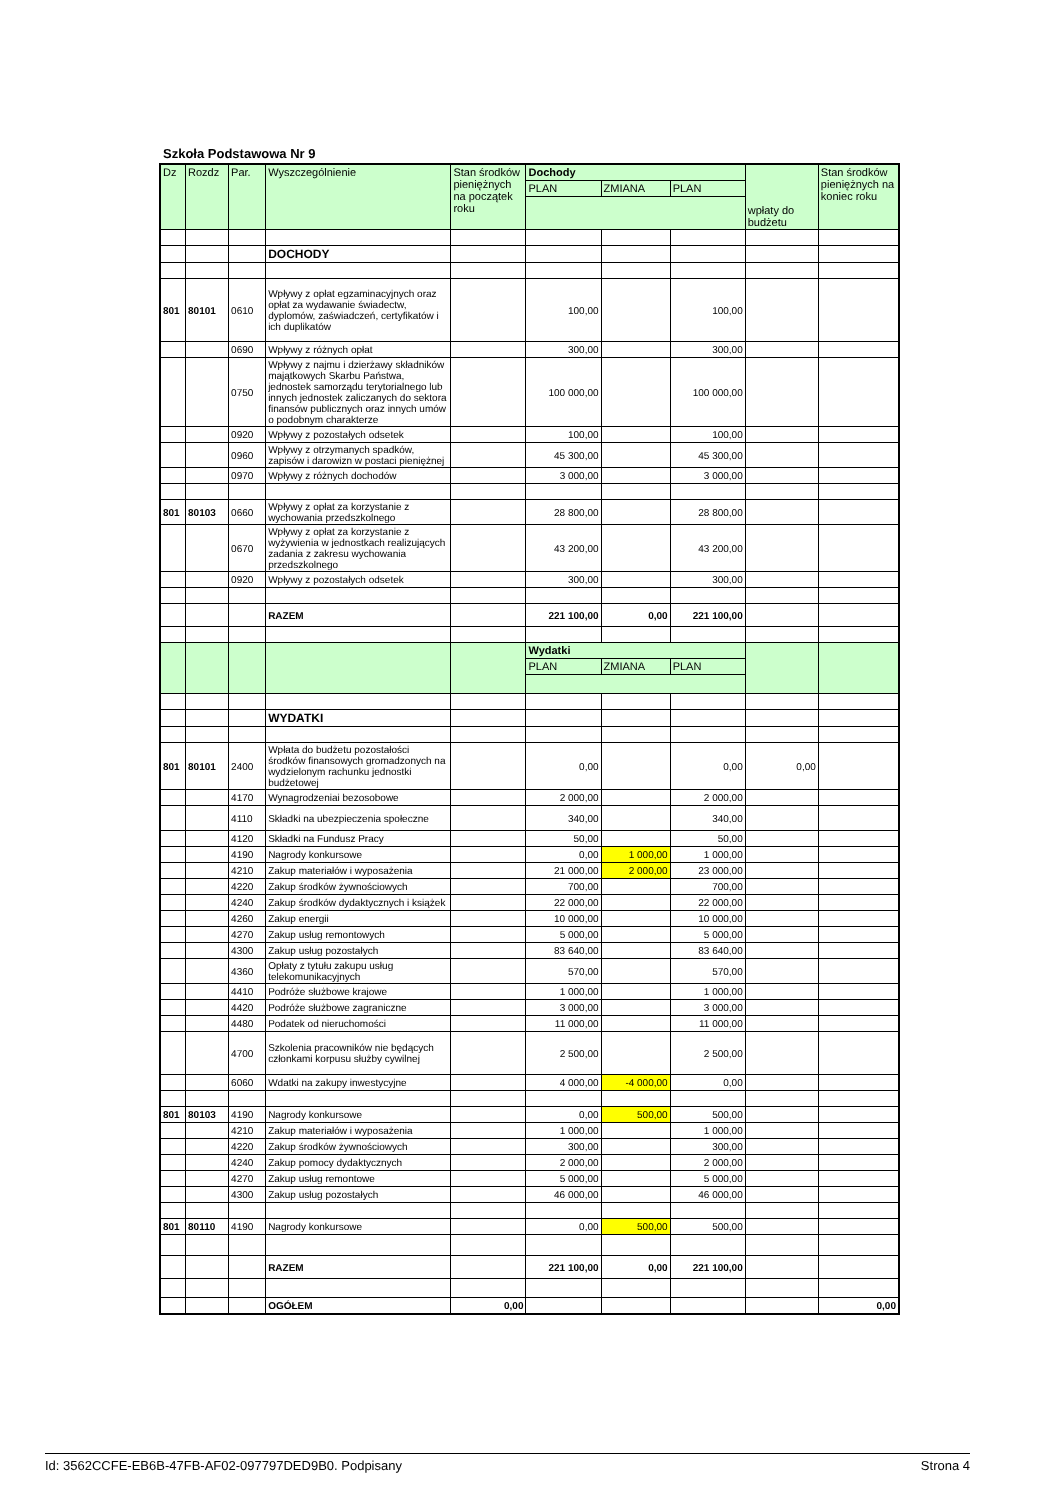Szkoła Podstawowa Nr 9
| Dz | Rozdz | Par. | Wyszczególnienie | Stan środków pieniężnych na początek roku | Dochody | | | wpłaty do budżetu | Stan środków pieniężnych na koniec roku |
| --- | --- | --- | --- | --- | --- | --- | --- | --- | --- |
| | | | | | PLAN | ZMIANA | PLAN | | |
| | | | DOCHODY | | | | | | |
| 801 | 80101 | 0610 | Wpływy z opłat egzaminacyjnych oraz opłat za wydawanie świadectw, dyplomów, zaświadczeń, certyfikatów i ich duplikatów | | 100,00 | | 100,00 | | |
| | | 0690 | Wpływy z różnych opłat | | 300,00 | | 300,00 | | |
| | | 0750 | Wpływy z najmu i dzierżawy składników majątkowych Skarbu Państwa, jednostek samorządu terytorialnego lub innych jednostek zaliczanych do sektora finansów publicznych oraz innych umów o podobnym charakterze | | 100 000,00 | | 100 000,00 | | |
| | | 0920 | Wpływy z pozostałych odsetek | | 100,00 | | 100,00 | | |
| | | 0960 | Wpływy z otrzymanych spadków, zapisów i darowizn w postaci pieniężnej | | 45 300,00 | | 45 300,00 | | |
| | | 0970 | Wpływy z różnych dochodów | | 3 000,00 | | 3 000,00 | | |
| 801 | 80103 | 0660 | Wpływy z opłat za korzystanie z wychowania przedszkolnego | | 28 800,00 | | 28 800,00 | | |
| | | 0670 | Wpływy z opłat za korzystanie z wyżywienia w jednostkach realizujących zadania z zakresu wychowania przedszkolnego | | 43 200,00 | | 43 200,00 | | |
| | | 0920 | Wpływy z pozostałych odsetek | | 300,00 | | 300,00 | | |
| | | | RAZEM | | 221 100,00 | 0,00 | 221 100,00 | | |
| | | | | | Wydatki | | | | |
| | | | | | PLAN | ZMIANA | PLAN | | |
| | | | WYDATKI | | | | | | |
| 801 | 80101 | 2400 | Wpłata do budżetu pozostałości środków finansowych gromadzonych na wydzielonym rachunku jednostki budżetowej | | 0,00 | | 0,00 | 0,00 | |
| | | 4170 | Wynagrodzeniai bezosobowe | | 2 000,00 | | 2 000,00 | | |
| | | 4110 | Składki na ubezpieczenia społeczne | | 340,00 | | 340,00 | | |
| | | 4120 | Składki na Fundusz Pracy | | 50,00 | | 50,00 | | |
| | | 4190 | Nagrody konkursowe | | 0,00 | 1 000,00 | 1 000,00 | | |
| | | 4210 | Zakup materiałów i wyposażenia | | 21 000,00 | 2 000,00 | 23 000,00 | | |
| | | 4220 | Zakup środków żywnościowych | | 700,00 | | 700,00 | | |
| | | 4240 | Zakup środków dydaktycznych i książek | | 22 000,00 | | 22 000,00 | | |
| | | 4260 | Zakup energii | | 10 000,00 | | 10 000,00 | | |
| | | 4270 | Zakup usług remontowych | | 5 000,00 | | 5 000,00 | | |
| | | 4300 | Zakup usług pozostałych | | 83 640,00 | | 83 640,00 | | |
| | | 4360 | Opłaty z tytułu zakupu usług telekomunikacyjnych | | 570,00 | | 570,00 | | |
| | | 4410 | Podróże służbowe krajowe | | 1 000,00 | | 1 000,00 | | |
| | | 4420 | Podróże służbowe zagraniczne | | 3 000,00 | | 3 000,00 | | |
| | | 4480 | Podatek od nieruchomości | | 11 000,00 | | 11 000,00 | | |
| | | 4700 | Szkolenia pracowników nie będących członkami korpusu służby cywilnej | | 2 500,00 | | 2 500,00 | | |
| | | 6060 | Wdatki na zakupy inwestycyjne | | 4 000,00 | -4 000,00 | 0,00 | | |
| 801 | 80103 | 4190 | Nagrody konkursowe | | 0,00 | 500,00 | 500,00 | | |
| | | 4210 | Zakup materiałów i wyposażenia | | 1 000,00 | | 1 000,00 | | |
| | | 4220 | Zakup środków żywnościowych | | 300,00 | | 300,00 | | |
| | | 4240 | Zakup pomocy dydaktycznych | | 2 000,00 | | 2 000,00 | | |
| | | 4270 | Zakup usług remontowe | | 5 000,00 | | 5 000,00 | | |
| | | 4300 | Zakup usług pozostałych | | 46 000,00 | | 46 000,00 | | |
| 801 | 80110 | 4190 | Nagrody konkursowe | | 0,00 | 500,00 | 500,00 | | |
| | | | RAZEM | | 221 100,00 | 0,00 | 221 100,00 | | |
| | | | OGÓŁEM | 0,00 | | | | | 0,00 |
Id: 3562CCFE-EB6B-47FB-AF02-097797DED9B0. Podpisany Strona 4